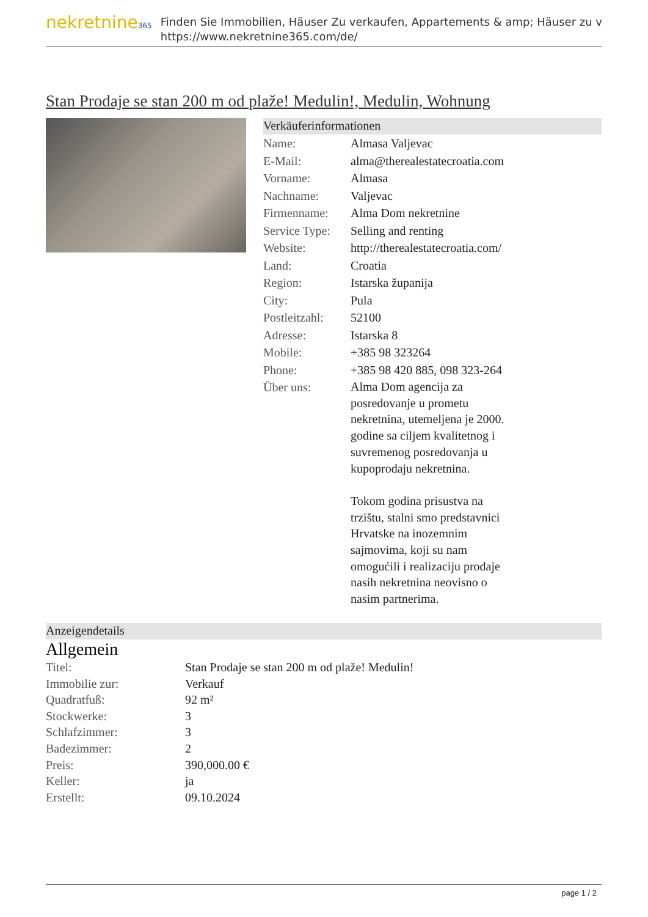nekretnine365
Finden Sie Immobilien, Häuser Zu verkaufen, Appartements & amp; Häuser zu v
https://www.nekretnine365.com/de/
Stan Prodaje se stan 200 m od plaže! Medulin!, Medulin, Wohnung
Verkäuferinformationen
| Name: | Almasa Valjevac |
| E-Mail: | alma@therealestatecroatia.com |
| Vorname: | Almasa |
| Nachname: | Valjevac |
| Firmenname: | Alma Dom nekretnine |
| Service Type: | Selling and renting |
| Website: | http://therealestatecroatia.com/ |
| Land: | Croatia |
| Region: | Istarska županija |
| City: | Pula |
| Postleitzahl: | 52100 |
| Adresse: | Istarska 8 |
| Mobile: | +385 98 323264 |
| Phone: | +385 98 420 885, 098 323-264 |
| Über uns: | Alma Dom agencija za posredovanje u prometu nekretnina, utemeljena je 2000. godine sa ciljem kvalitetnog i suvremenog posredovanja u kupoprodaju nekretnina. Tokom godina prisustva na trzištu, stalni smo predstavnici Hrvatske na inozemnim sajmovima, koji su nam omogućili i realizaciju prodaje nasih nekretnina neovisno o nasim partnerima. |
Anzeigendetails
Allgemein
| Titel: | Stan Prodaje se stan 200 m od plaže! Medulin! |
| Immobilie zur: | Verkauf |
| Quadratfuß: | 92 m² |
| Stockwerke: | 3 |
| Schlafzimmer: | 3 |
| Badezimmer: | 2 |
| Preis: | 390,000.00 € |
| Keller: | ja |
| Erstellt: | 09.10.2024 |
page 1 / 2